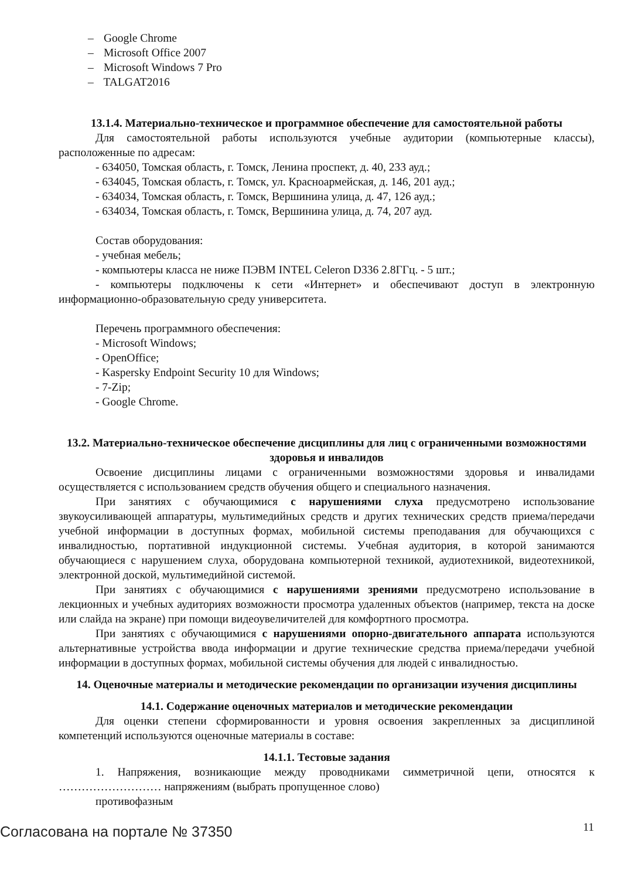– Google Chrome
– Microsoft Office 2007
– Microsoft Windows 7 Pro
– TALGAT2016
13.1.4. Материально-техническое и программное обеспечение для самостоятельной работы
Для самостоятельной работы используются учебные аудитории (компьютерные классы), расположенные по адресам:
- 634050, Томская область, г. Томск, Ленина проспект, д. 40, 233 ауд.;
- 634045, Томская область, г. Томск, ул. Красноармейская, д. 146, 201 ауд.;
- 634034, Томская область, г. Томск, Вершинина улица, д. 47, 126 ауд.;
- 634034, Томская область, г. Томск, Вершинина улица, д. 74, 207 ауд.
Состав оборудования:
- учебная мебель;
- компьютеры класса не ниже ПЭВМ INTEL Celeron D336 2.8ГГц. - 5 шт.;
- компьютеры подключены к сети «Интернет» и обеспечивают доступ в электронную информационно-образовательную среду университета.
Перечень программного обеспечения:
- Microsoft Windows;
- OpenOffice;
- Kaspersky Endpoint Security 10 для Windows;
- 7-Zip;
- Google Chrome.
13.2. Материально-техническое обеспечение дисциплины для лиц с ограниченными возможностями здоровья и инвалидов
Освоение дисциплины лицами с ограниченными возможностями здоровья и инвалидами осуществляется с использованием средств обучения общего и специального назначения.
При занятиях с обучающимися с нарушениями слуха предусмотрено использование звукоусиливающей аппаратуры, мультимедийных средств и других технических средств приема/передачи учебной информации в доступных формах, мобильной системы преподавания для обучающихся с инвалидностью, портативной индукционной системы. Учебная аудитория, в которой занимаются обучающиеся с нарушением слуха, оборудована компьютерной техникой, аудиотехникой, видеотехникой, электронной доской, мультимедийной системой.
При занятиях с обучающимися с нарушениями зрениями предусмотрено использование в лекционных и учебных аудиториях возможности просмотра удаленных объектов (например, текста на доске или слайда на экране) при помощи видеоувеличителей для комфортного просмотра.
При занятиях с обучающимися с нарушениями опорно-двигательного аппарата используются альтернативные устройства ввода информации и другие технические средства приема/передачи учебной информации в доступных формах, мобильной системы обучения для людей с инвалидностью.
14. Оценочные материалы и методические рекомендации по организации изучения дисциплины
14.1. Содержание оценочных материалов и методические рекомендации
Для оценки степени сформированности и уровня освоения закрепленных за дисциплиной компетенций используются оценочные материалы в составе:
14.1.1. Тестовые задания
1. Напряжения, возникающие между проводниками симметричной цепи, относятся к ……………………… напряжениям (выбрать пропущенное слово)
противофазным
Согласована на портале № 37350 11